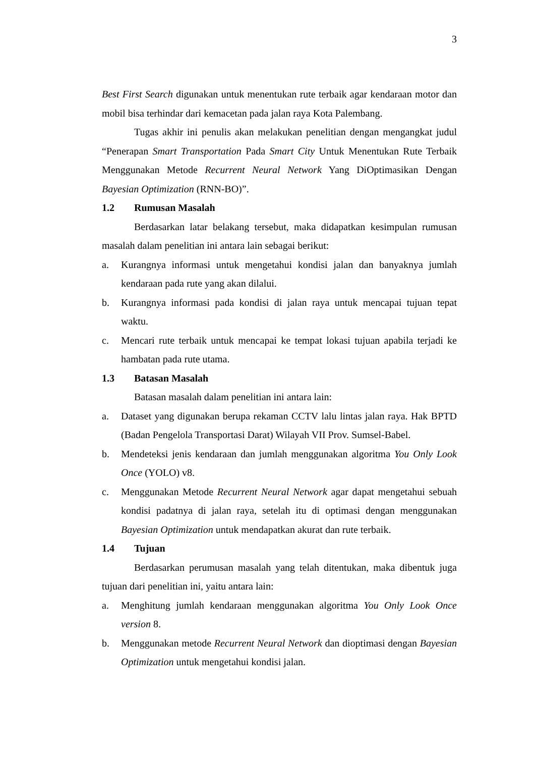3
Best First Search digunakan untuk menentukan rute terbaik agar kendaraan motor dan mobil bisa terhindar dari kemacetan pada jalan raya Kota Palembang.
Tugas akhir ini penulis akan melakukan penelitian dengan mengangkat judul “Penerapan Smart Transportation Pada Smart City Untuk Menentukan Rute Terbaik Menggunakan Metode Recurrent Neural Network Yang DiOptimasikan Dengan Bayesian Optimization (RNN-BO)”.
1.2 Rumusan Masalah
Berdasarkan latar belakang tersebut, maka didapatkan kesimpulan rumusan masalah dalam penelitian ini antara lain sebagai berikut:
a. Kurangnya informasi untuk mengetahui kondisi jalan dan banyaknya jumlah kendaraan pada rute yang akan dilalui.
b. Kurangnya informasi pada kondisi di jalan raya untuk mencapai tujuan tepat waktu.
c. Mencari rute terbaik untuk mencapai ke tempat lokasi tujuan apabila terjadi ke hambatan pada rute utama.
1.3 Batasan Masalah
Batasan masalah dalam penelitian ini antara lain:
a. Dataset yang digunakan berupa rekaman CCTV lalu lintas jalan raya. Hak BPTD (Badan Pengelola Transportasi Darat) Wilayah VII Prov. Sumsel-Babel.
b. Mendeteksi jenis kendaraan dan jumlah menggunakan algoritma You Only Look Once (YOLO) v8.
c. Menggunakan Metode Recurrent Neural Network agar dapat mengetahui sebuah kondisi padatnya di jalan raya, setelah itu di optimasi dengan menggunakan Bayesian Optimization untuk mendapatkan akurat dan rute terbaik.
1.4 Tujuan
Berdasarkan perumusan masalah yang telah ditentukan, maka dibentuk juga tujuan dari penelitian ini, yaitu antara lain:
a. Menghitung jumlah kendaraan menggunakan algoritma You Only Look Once version 8.
b. Menggunakan metode Recurrent Neural Network dan dioptimasi dengan Bayesian Optimization untuk mengetahui kondisi jalan.